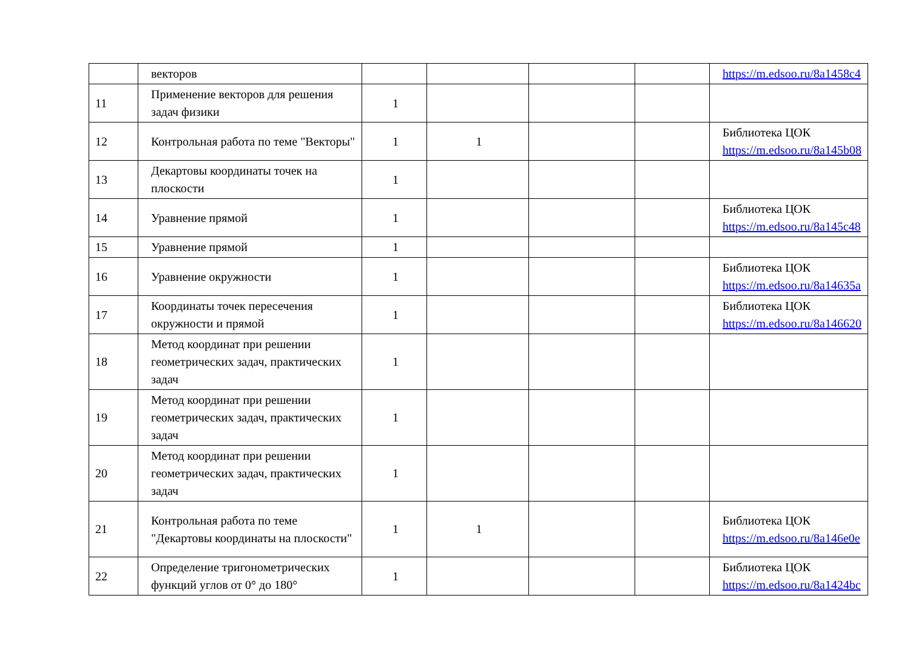| | векторов | | | | | https://m.edsoo.ru/8a1458c4 |
| 11 | Применение векторов для решения задач физики | 1 | | | | |
| 12 | Контрольная работа по теме "Векторы" | 1 | 1 | | | Библиотека ЦОК https://m.edsoo.ru/8a145b08 |
| 13 | Декартовы координаты точек на плоскости | 1 | | | | |
| 14 | Уравнение прямой | 1 | | | | Библиотека ЦОК https://m.edsoo.ru/8a145c48 |
| 15 | Уравнение прямой | 1 | | | | |
| 16 | Уравнение окружности | 1 | | | | Библиотека ЦОК https://m.edsoo.ru/8a14635a |
| 17 | Координаты точек пересечения окружности и прямой | 1 | | | | Библиотека ЦОК https://m.edsoo.ru/8a146620 |
| 18 | Метод координат при решении геометрических задач, практических задач | 1 | | | | |
| 19 | Метод координат при решении геометрических задач, практических задач | 1 | | | | |
| 20 | Метод координат при решении геометрических задач, практических задач | 1 | | | | |
| 21 | Контрольная работа по теме "Декартовы координаты на плоскости" | 1 | 1 | | | Библиотека ЦОК https://m.edsoo.ru/8a146e0e |
| 22 | Определение тригонометрических функций углов от 0° до 180° | 1 | | | | Библиотека ЦОК https://m.edsoo.ru/8a1424bc |